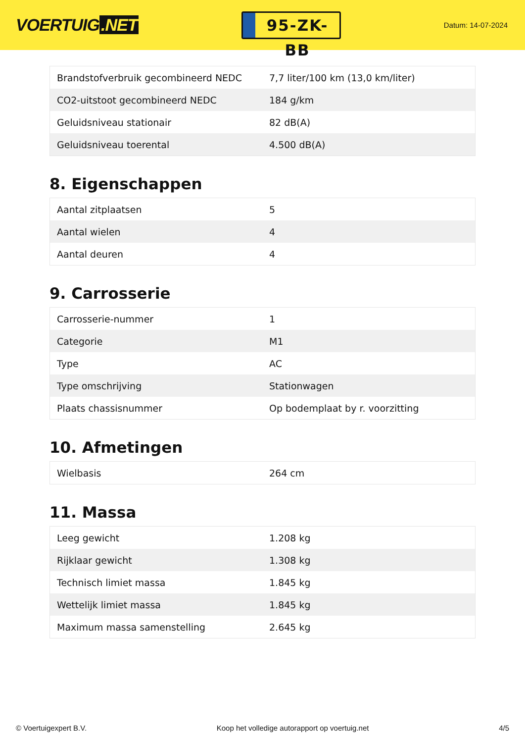VOERTUIG.NET
95-ZK-BB
Datum: 14-07-2024
| Brandstofverbruik gecombineerd NEDC | 7,7 liter/100 km (13,0 km/liter) |
| CO2-uitstoot gecombineerd NEDC | 184 g/km |
| Geluidsniveau stationair | 82 dB(A) |
| Geluidsniveau toerental | 4.500 dB(A) |
8. Eigenschappen
| Aantal zitplaatsen | 5 |
| Aantal wielen | 4 |
| Aantal deuren | 4 |
9. Carrosserie
| Carrosserie-nummer | 1 |
| Categorie | M1 |
| Type | AC |
| Type omschrijving | Stationwagen |
| Plaats chassisnummer | Op bodemplaat by r. voorzitting |
10. Afmetingen
| Wielbasis | 264 cm |
11. Massa
| Leeg gewicht | 1.208 kg |
| Rijklaar gewicht | 1.308 kg |
| Technisch limiet massa | 1.845 kg |
| Wettelijk limiet massa | 1.845 kg |
| Maximum massa samenstelling | 2.645 kg |
© Voertuigexpert B.V. Koop het volledige autorapport op voertuig.net 4/5